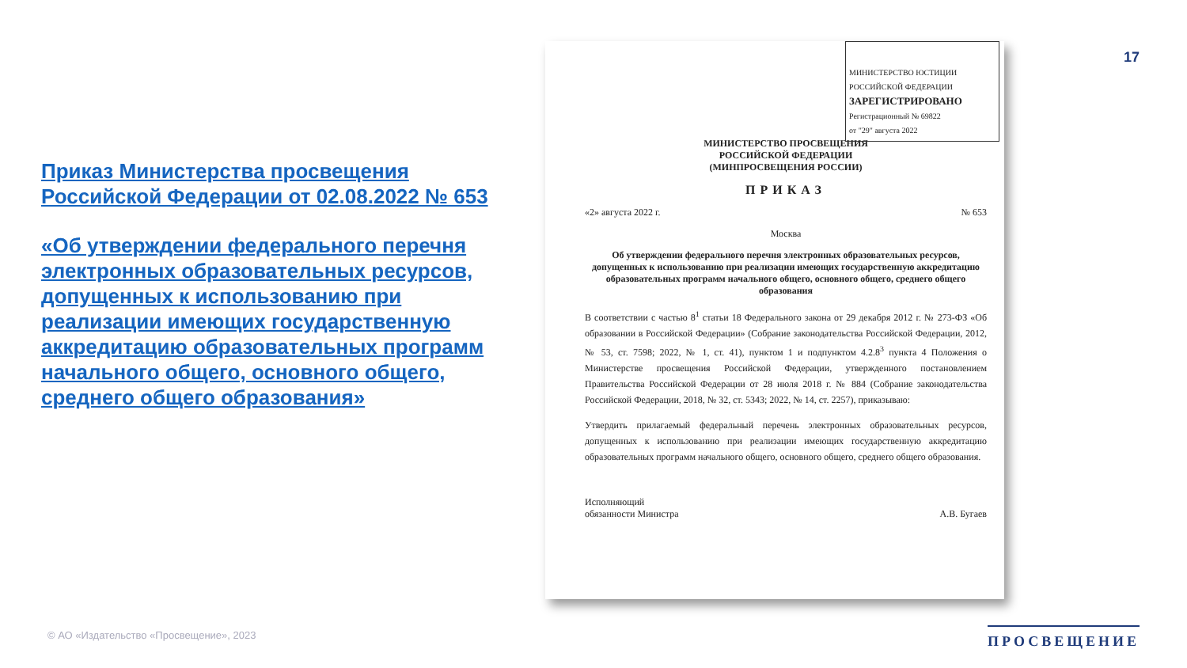17
Приказ Министерства просвещения Российской Федерации от 02.08.2022 № 653
«Об утверждении федерального перечня электронных образовательных ресурсов, допущенных к использованию при реализации имеющих государственную аккредитацию образовательных программ начального общего, основного общего, среднего общего образования»
МИНИСТЕРСТВО ЮСТИЦИИ РОССИЙСКОЙ ФЕДЕРАЦИИ
ЗАРЕГИСТРИРОВАНО
Регистрационный № 69822
от "29" августа 2022
МИНИСТЕРСТВО ПРОСВЕЩЕНИЯ
РОССИЙСКОЙ ФЕДЕРАЦИИ
(МИНПРОСВЕЩЕНИЯ РОССИИ)
ПРИКАЗ
«2» августа 2022 г. № 653
Москва
Об утверждении федерального перечня электронных образовательных ресурсов, допущенных к использованию при реализации имеющих государственную аккредитацию образовательных программ начального общего, основного общего, среднего общего образования
В соответствии с частью 8<sup>1</sup> статьи 18 Федерального закона от 29 декабря 2012 г. № 273-ФЗ «Об образовании в Российской Федерации» (Собрание законодательства Российской Федерации, 2012, № 53, ст. 7598; 2022, № 1, ст. 41), пунктом 1 и подпунктом 4.2.8<sup>3</sup> пункта 4 Положения о Министерстве просвещения Российской Федерации, утвержденного постановлением Правительства Российской Федерации от 28 июля 2018 г. № 884 (Собрание законодательства Российской Федерации, 2018, № 32, ст. 5343; 2022, № 14, ст. 2257), приказываю:
Утвердить прилагаемый федеральный перечень электронных образовательных ресурсов, допущенных к использованию при реализации имеющих государственную аккредитацию образовательных программ начального общего, основного общего, среднего общего образования.
Исполняющий
обязанности Министра А.В. Бугаев
© АО «Издательство «Просвещение», 2023
ПРОСВЕЩЕНИЕ